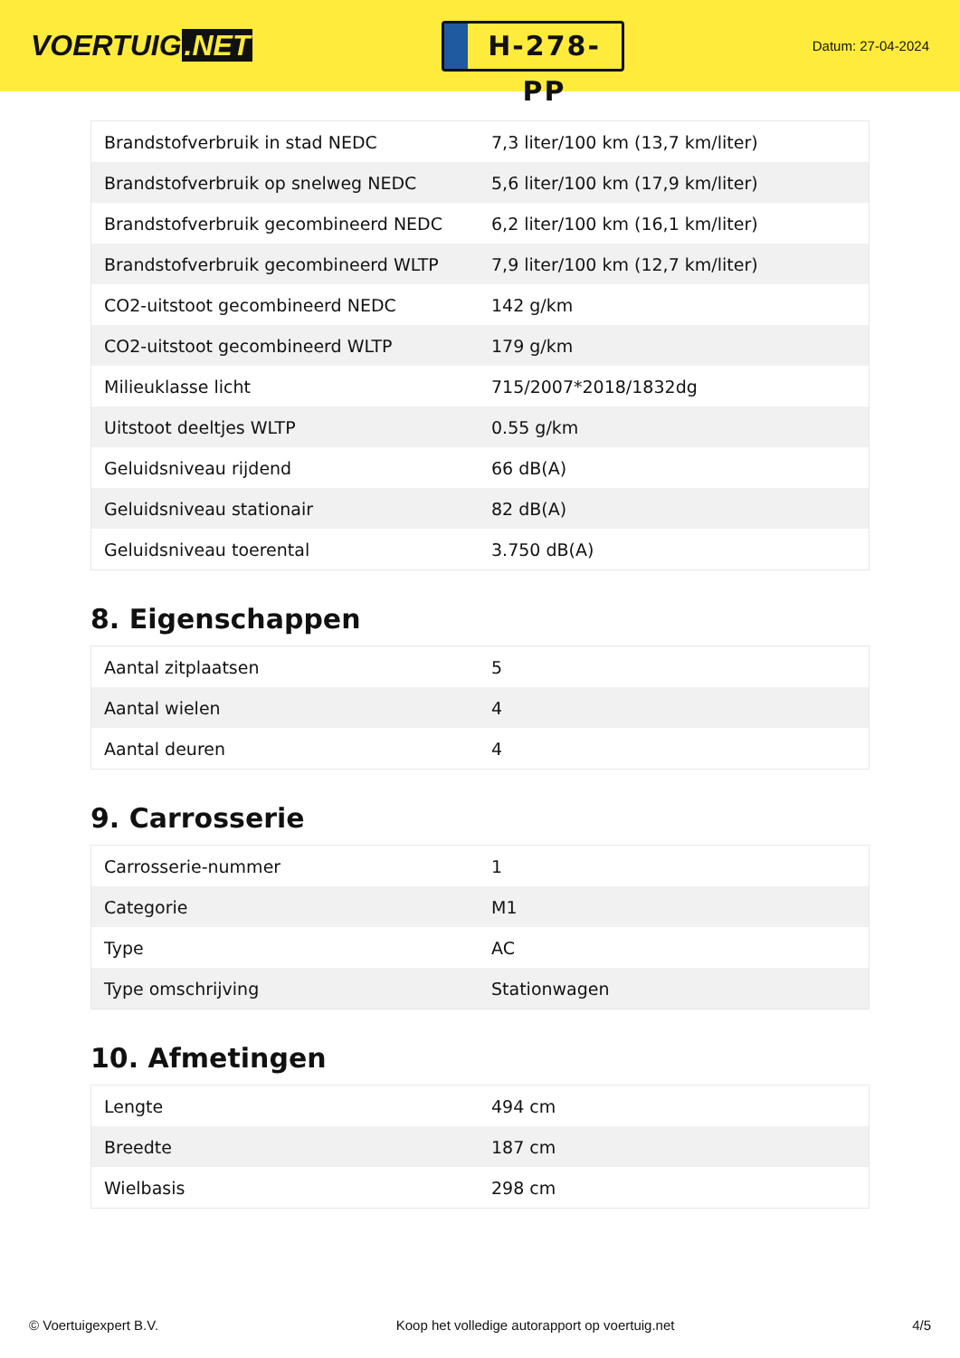VOERTUIG.NET
H-278-PP
Datum: 27-04-2024
| Brandstofverbruik in stad NEDC | 7,3 liter/100 km (13,7 km/liter) |
| Brandstofverbruik op snelweg NEDC | 5,6 liter/100 km (17,9 km/liter) |
| Brandstofverbruik gecombineerd NEDC | 6,2 liter/100 km (16,1 km/liter) |
| Brandstofverbruik gecombineerd WLTP | 7,9 liter/100 km (12,7 km/liter) |
| CO2-uitstoot gecombineerd NEDC | 142 g/km |
| CO2-uitstoot gecombineerd WLTP | 179 g/km |
| Milieuklasse licht | 715/2007*2018/1832dg |
| Uitstoot deeltjes WLTP | 0.55 g/km |
| Geluidsniveau rijdend | 66 dB(A) |
| Geluidsniveau stationair | 82 dB(A) |
| Geluidsniveau toerental | 3.750 dB(A) |
8. Eigenschappen
| Aantal zitplaatsen | 5 |
| Aantal wielen | 4 |
| Aantal deuren | 4 |
9. Carrosserie
| Carrosserie-nummer | 1 |
| Categorie | M1 |
| Type | AC |
| Type omschrijving | Stationwagen |
10. Afmetingen
| Lengte | 494 cm |
| Breedte | 187 cm |
| Wielbasis | 298 cm |
© Voertuigexpert B.V. Koop het volledige autorapport op voertuig.net 4/5